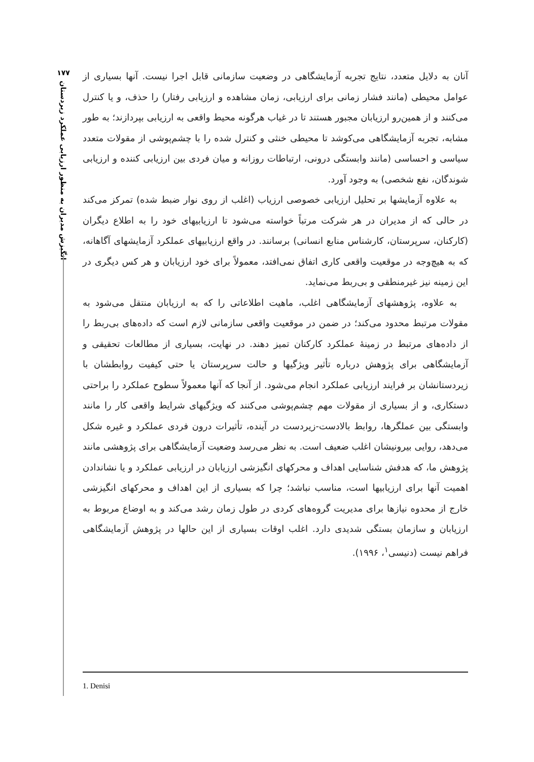۱۷۷
انگیزش مدیران به منظور ارزیابی عملکرد زیردستان
آنان به دلایل متعدد، نتایج تجربه آزمایشگاهی در وضعیت سازمانی قابل اجرا نیست. آنها بسیاری از عوامل محیطی (مانند فشار زمانی برای ارزیابی، زمان مشاهده و ارزیابی رفتار) را حذف، و یا کنترل می‌کنند و از همین‌رو ارزیابان مجبور هستند تا در غیاب هرگونه محیط واقعی به ارزیابی بپردازند؛ به طور مشابه، تجربه آزمایشگاهی می‌کوشد تا محیطی خنثی و کنترل شده را با چشم‌پوشی از مقولات متعدد سیاسی و احساسی (مانند وابستگی درونی، ارتباطات روزانه و میان فردی بین ارزیابی کننده و ارزیابی شوندگان، نفع شخصی) به وجود آورد.
به علاوه آزمایشها بر تحلیل ارزیابی خصوصی ارزیاب (اغلب از روی نوار ضبط شده) تمرکز می‌کند در حالی که از مدیران در هر شرکت مرتباً خواسته می‌شود تا ارزیابیهای خود را به اطلاع دیگران (کارکنان، سرپرستان، کارشناس منابع انسانی) برسانند. در واقع ارزیابیهای عملکرد آزمایشهای آگاهانه، که به هیچ‌وجه در موقعیت واقعی کاری اتفاق نمی‌افتد، معمولاً برای خود ارزیابان و هر کس دیگری در این زمینه نیز غیرمنطقی و بی‌ربط می‌نماید.
به علاوه، پژوهشهای آزمایشگاهی اغلب، ماهیت اطلاعاتی را که به ارزیابان منتقل می‌شود به مقولات مرتبط محدود می‌کند؛ در ضمن در موقعیت واقعی سازمانی لازم است که داده‌های بی‌ربط را از داده‌های مرتبط در زمینهٔ عملکرد کارکنان تمیز دهند. در نهایت، بسیاری از مطالعات تحقیقی و آزمایشگاهی برای پژوهش درباره تأثیر ویژگیها و حالت سرپرستان یا حتی کیفیت روابطشان با زیردستانشان بر فرایند ارزیابی عملکرد انجام می‌شود. از آنجا که آنها معمولاً سطوح عملکرد را براحتی دستکاری، و از بسیاری از مقولات مهم چشم‌پوشی می‌کنند که ویژگیهای شرایط واقعی کار را مانند وابستگی بین عملگرها، روابط بالادست-زیردست در آینده، تأثیرات درون فردی عملکرد و غیره شکل می‌دهد، روایی بیرونیشان اغلب ضعیف است. به نظر می‌رسد وضعیت آزمایشگاهی برای پژوهشی مانند پژوهش ما، که هدفش شناسایی اهداف و محرکهای انگیزشی ارزیابان در ارزیابی عملکرد و یا نشاندادن اهمیت آنها برای ارزیابیها است، مناسب نباشد؛ چرا که بسیاری از این اهداف و محرکهای انگیزشی خارج از محدوه نیازها برای مدیریت گروه‌های کردی در طول زمان رشد می‌کند و به اوضاع مربوط به ارزیابان و سازمان بستگی شدیدی دارد. اغلب اوقات بسیاری از این حالها در پژوهش آزمایشگاهی فراهم نیست (دنیسی<sup>۱</sup>، ۱۹۹۶).
1. Denisi